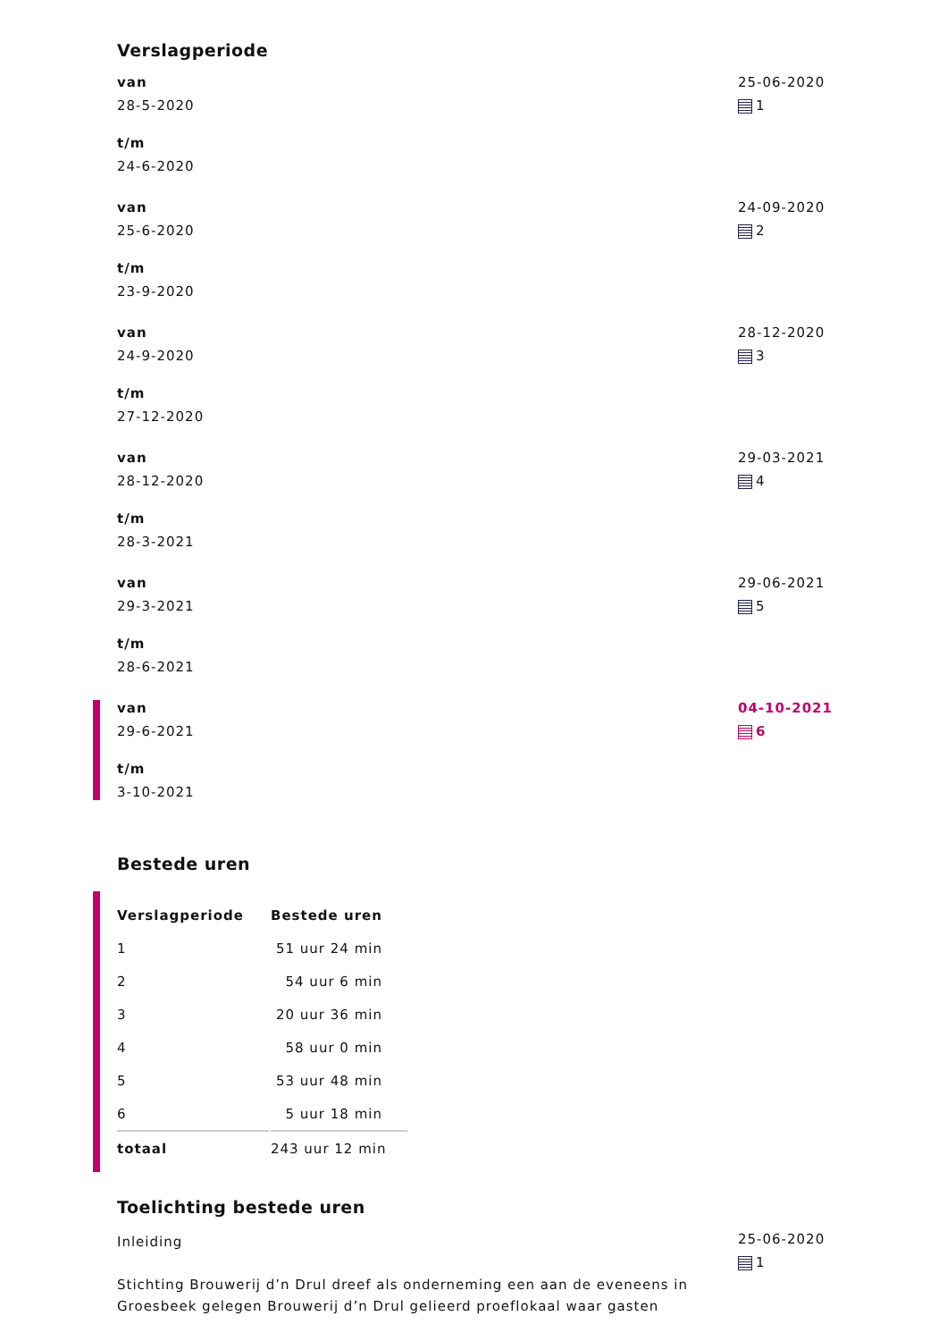Verslagperiode
van
28-5-2020
t/m
24-6-2020
25-06-2020
1
van
25-6-2020
t/m
23-9-2020
24-09-2020
2
van
24-9-2020
t/m
27-12-2020
28-12-2020
3
van
28-12-2020
t/m
28-3-2021
29-03-2021
4
van
29-3-2021
t/m
28-6-2021
29-06-2021
5
van
29-6-2021
t/m
3-10-2021
04-10-2021
6
Bestede uren
| Verslagperiode | Bestede uren |
| --- | --- |
| 1 | 51 uur 24 min |
| 2 | 54 uur 6 min |
| 3 | 20 uur 36 min |
| 4 | 58 uur 0 min |
| 5 | 53 uur 48 min |
| 6 | 5 uur 18 min |
| totaal | 243 uur 12 min |
Toelichting bestede uren
Inleiding
Stichting Brouwerij d’n Drul dreef als onderneming een aan de eveneens in Groesbeek gelegen Brouwerij d’n Drul gelieerd proeflokaal waar gasten
25-06-2020
1